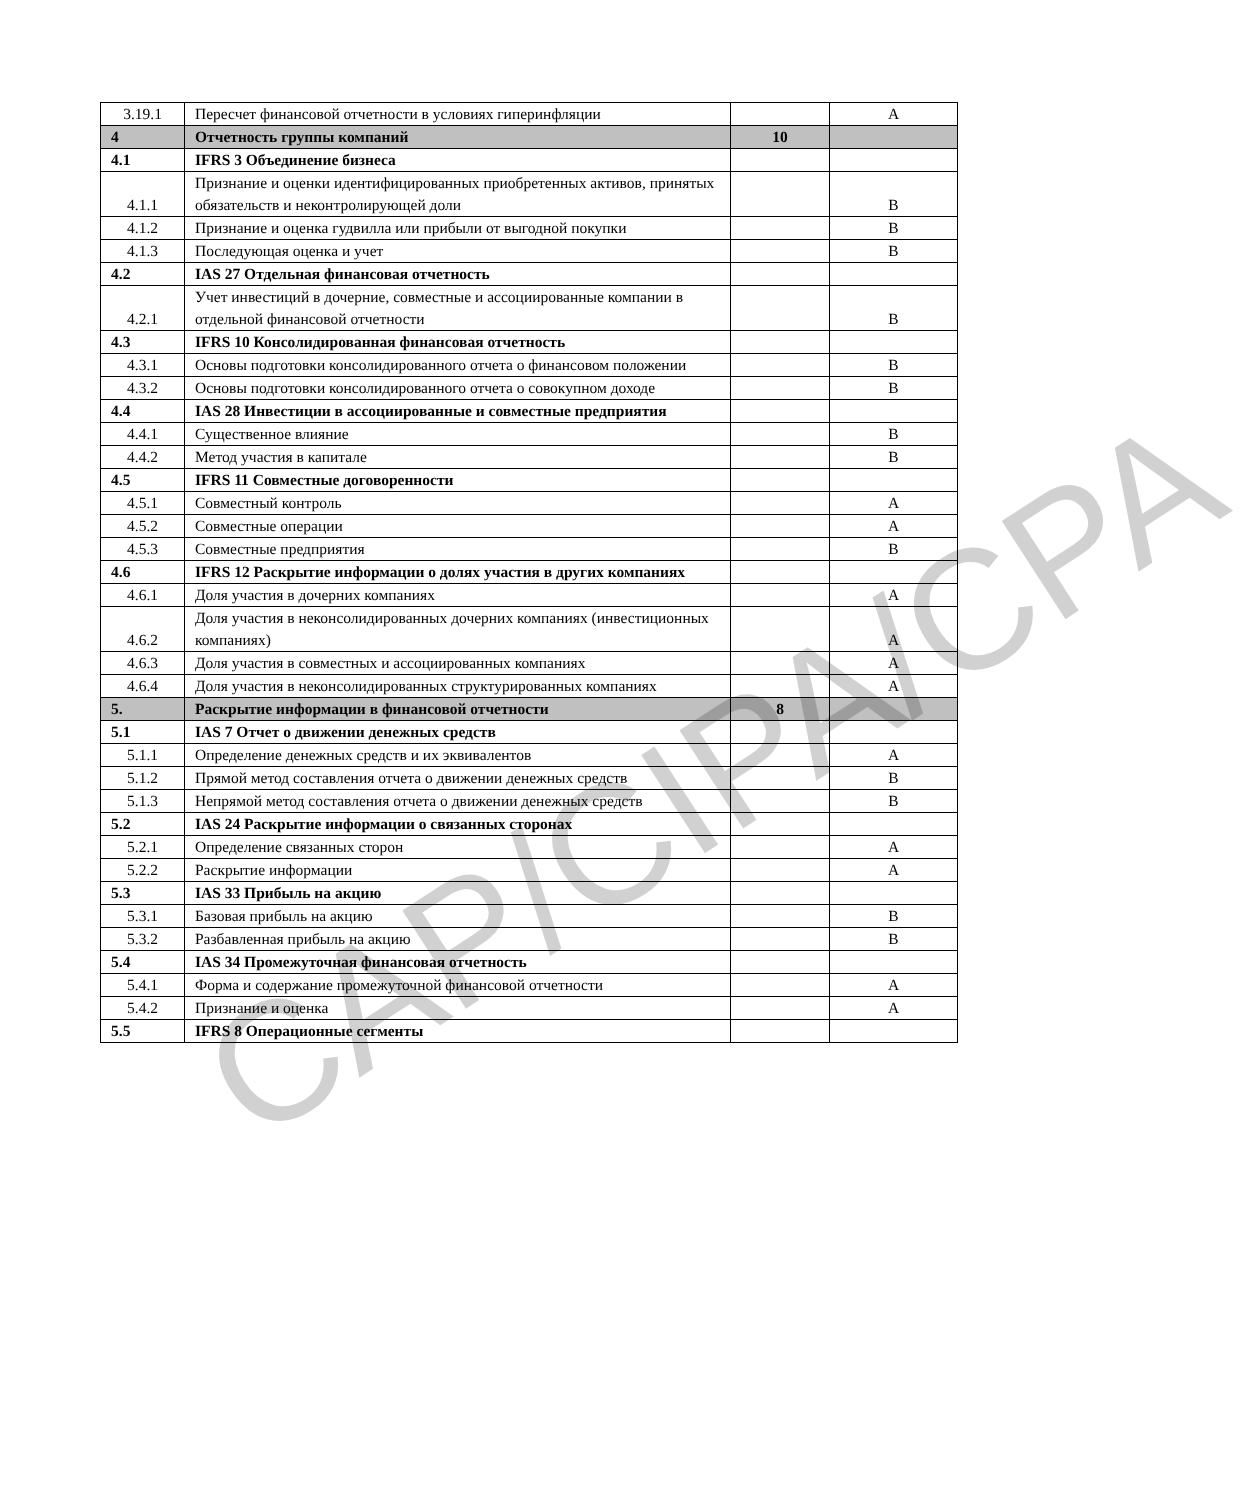| 3.19.1 | Пересчет финансовой отчетности в условиях гиперинфляции | | A |
| 4 | Отчетность группы компаний | 10 | |
| 4.1 | IFRS 3 Объединение бизнеса | | |
| 4.1.1 | Признание и оценки идентифицированных приобретенных активов, принятых обязательств и неконтролирующей доли | | B |
| 4.1.2 | Признание и оценка гудвилла или прибыли от выгодной покупки | | B |
| 4.1.3 | Последующая оценка и учет | | B |
| 4.2 | IAS 27 Отдельная финансовая отчетность | | |
| 4.2.1 | Учет инвестиций в дочерние, совместные и ассоциированные компании в отдельной финансовой отчетности | | B |
| 4.3 | IFRS 10 Консолидированная финансовая отчетность | | |
| 4.3.1 | Основы подготовки консолидированного отчета о финансовом положении | | B |
| 4.3.2 | Основы подготовки консолидированного отчета о совокупном доходе | | B |
| 4.4 | IAS 28 Инвестиции в ассоциированные и совместные предприятия | | |
| 4.4.1 | Существенное влияние | | B |
| 4.4.2 | Метод участия в капитале | | B |
| 4.5 | IFRS 11 Совместные договоренности | | |
| 4.5.1 | Совместный контроль | | A |
| 4.5.2 | Совместные операции | | A |
| 4.5.3 | Совместные предприятия | | B |
| 4.6 | IFRS 12 Раскрытие информации о долях участия в других компаниях | | |
| 4.6.1 | Доля участия в дочерних компаниях | | A |
| 4.6.2 | Доля участия в неконсолидированных дочерних компаниях (инвестиционных компаниях) | | A |
| 4.6.3 | Доля участия в совместных и ассоциированных компаниях | | A |
| 4.6.4 | Доля участия в неконсолидированных структурированных компаниях | | A |
| 5. | Раскрытие информации в финансовой отчетности | 8 | |
| 5.1 | IAS 7 Отчет о движении денежных средств | | |
| 5.1.1 | Определение денежных средств и их эквивалентов | | A |
| 5.1.2 | Прямой метод составления отчета о движении денежных средств | | B |
| 5.1.3 | Непрямой метод составления отчета о движении денежных средств | | B |
| 5.2 | IAS 24 Раскрытие информации о связанных сторонах | | |
| 5.2.1 | Определение связанных сторон | | A |
| 5.2.2 | Раскрытие информации | | A |
| 5.3 | IAS 33 Прибыль на акцию | | |
| 5.3.1 | Базовая прибыль на акцию | | B |
| 5.3.2 | Разбавленная прибыль на акцию | | B |
| 5.4 | IAS 34 Промежуточная финансовая отчетность | | |
| 5.4.1 | Форма и содержание промежуточной финансовой отчетности | | A |
| 5.4.2 | Признание и оценка | | A |
| 5.5 | IFRS 8 Операционные сегменты | | |
CAP/CIPA/CPA